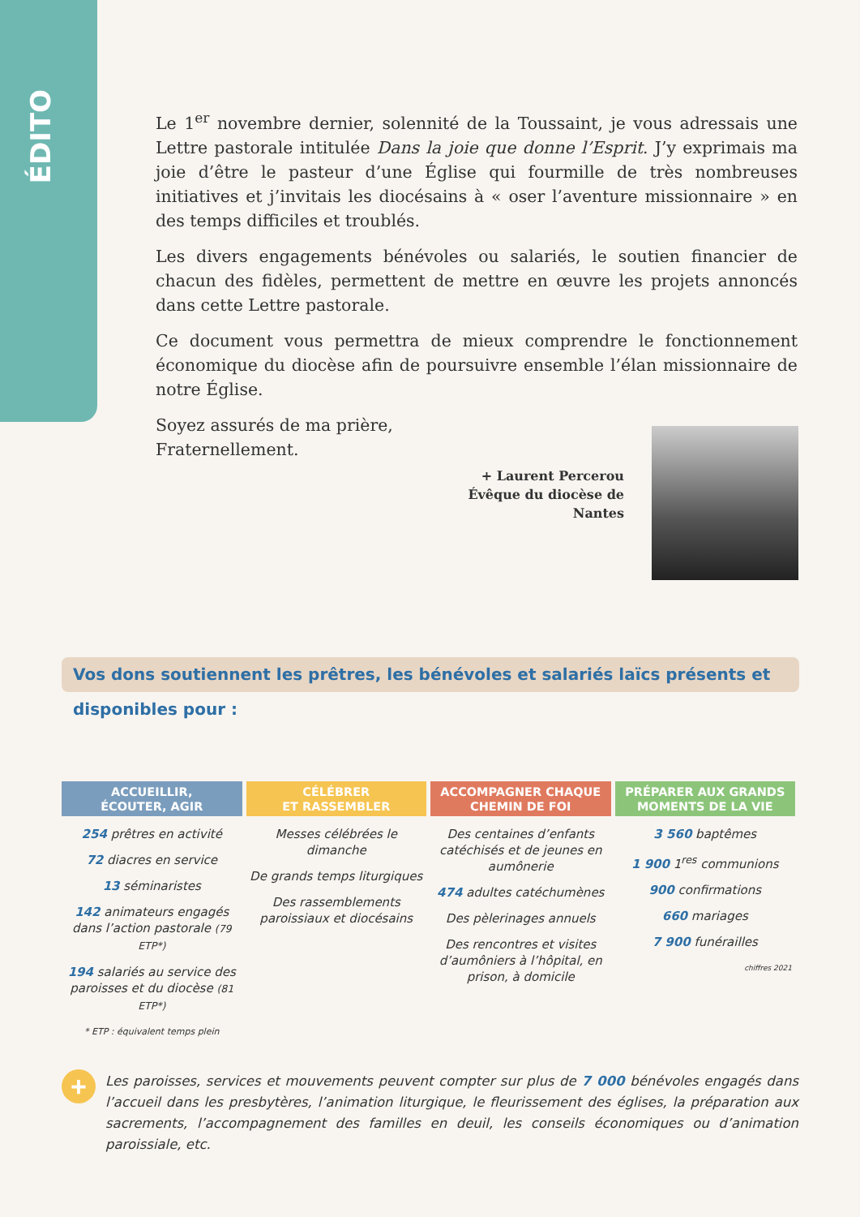ÉDITO
Le 1<sup>er</sup> novembre dernier, solennité de la Toussaint, je vous adressais une Lettre pastorale intitulée Dans la joie que donne l’Esprit. J’y exprimais ma joie d’être le pasteur d’une Église qui fourmille de très nombreuses initiatives et j’invitais les diocésains à « oser l’aventure missionnaire » en des temps difficiles et troublés.
Les divers engagements bénévoles ou salariés, le soutien financier de chacun des fidèles, permettent de mettre en œuvre les projets annoncés dans cette Lettre pastorale.
Ce document vous permettra de mieux comprendre le fonctionnement économique du diocèse afin de poursuivre ensemble l’élan missionnaire de notre Église.
Soyez assurés de ma prière,
Fraternellement.
+ Laurent Percerou
Évêque du diocèse de Nantes
Vos dons soutiennent les prêtres, les bénévoles et salariés laïcs présents et disponibles pour :
ACCUEILLIR,
ÉCOUTER, AGIR
254 prêtres en activité
72 diacres en service
13 séminaristes
142 animateurs engagés dans l’action pastorale (79 ETP*)
194 salariés au service des paroisses et du diocèse (81 ETP*)
* ETP : équivalent temps plein
CÉLÉBRER
ET RASSEMBLER
Messes célébrées le dimanche
De grands temps liturgiques
Des rassemblements paroissiaux et diocésains
ACCOMPAGNER CHAQUE
CHEMIN DE FOI
Des centaines d’enfants catéchisés et de jeunes en aumônerie
474 adultes catéchumènes
Des pèlerinages annuels
Des rencontres et visites d’aumôniers à l’hôpital, en prison, à domicile
PRÉPARER AUX GRANDS
MOMENTS DE LA VIE
3 560 baptêmes
1 900 1<sup>res</sup> communions
900 confirmations
660 mariages
7 900 funérailles
chiffres 2021
+
Les paroisses, services et mouvements peuvent compter sur plus de 7 000 bénévoles engagés dans l’accueil dans les presbytères, l’animation liturgique, le fleurissement des églises, la préparation aux sacrements, l’accompagnement des familles en deuil, les conseils économiques ou d’animation paroissiale, etc.